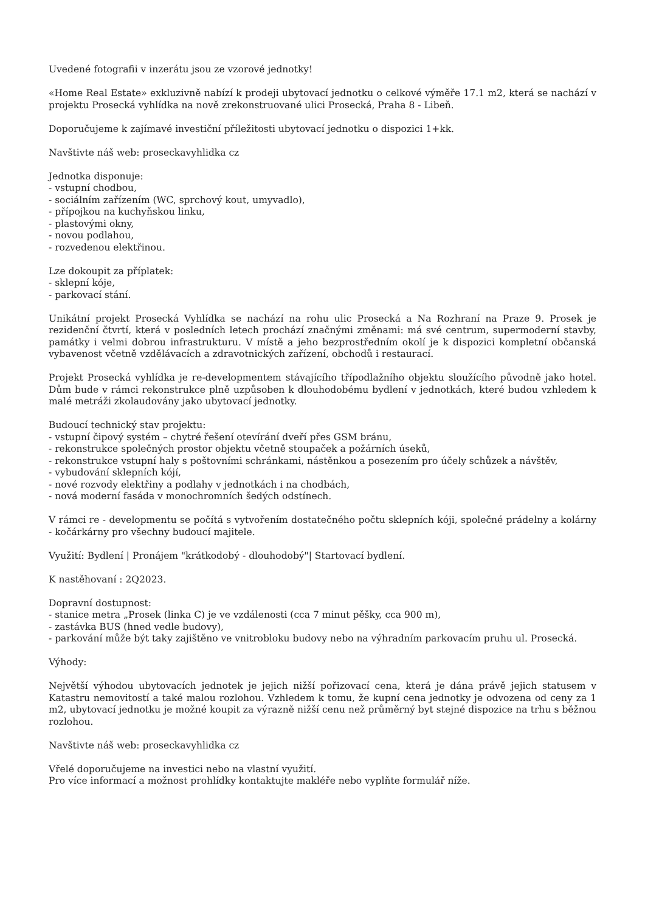Uvedené fotografii v inzerátu jsou ze vzorové jednotky!
«Home Real Estate» exkluzivně nabízí k prodeji ubytovací jednotku o celkové výměře 17.1 m2, která se nachází v projektu Prosecká vyhlídka na nově zrekonstruované ulici Prosecká, Praha 8 - Libeň.
Doporučujeme k zajímavé investiční příležitosti ubytovací jednotku o dispozici 1+kk.
Navštivte náš web: proseckavyhlidka cz
Jednotka disponuje:
- vstupní chodbou,
- sociálním zařízením (WC, sprchový kout, umyvadlo),
- přípojkou na kuchyňskou linku,
- plastovými okny,
- novou podlahou,
- rozvedenou elektřinou.
Lze dokoupit za příplatek:
- sklepní kóje,
- parkovací stání.
Unikátní projekt Prosecká Vyhlídka se nachází na rohu ulic Prosecká a Na Rozhraní na Praze 9. Prosek je rezidenční čtvrtí, která v posledních letech prochází značnými změnami: má své centrum, supermoderní stavby, památky i velmi dobrou infrastrukturu. V místě a jeho bezprostředním okolí je k dispozici kompletní občanská vybavenost včetně vzdělávacích a zdravotnických zařízení, obchodů i restaurací.
Projekt Prosecká vyhlídka je re-developmentem stávajícího třípodlažního objektu sloužícího původně jako hotel. Dům bude v rámci rekonstrukce plně uzpůsoben k dlouhodobému bydlení v jednotkách, které budou vzhledem k malé metráži zkolaudovány jako ubytovací jednotky.
Budoucí technický stav projektu:
- vstupní čipový systém – chytré řešení otevírání dveří přes GSM bránu,
- rekonstrukce společných prostor objektu včetně stoupaček a požárních úseků,
- rekonstrukce vstupní haly s poštovními schránkami, nástěnkou a posezením pro účely schůzek a návštěv,
- vybudování sklepních kójí,
- nové rozvody elektřiny a podlahy v jednotkách i na chodbách,
- nová moderní fasáda v monochromních šedých odstínech.
V rámci re - developmentu se počítá s vytvořením dostatečného počtu sklepních kóji, společné prádelny a kolárny - kočárkárny pro všechny budoucí majitele.
Využití: Bydlení | Pronájem "krátkodobý - dlouhodobý"| Startovací bydlení.
K nastěhovaní : 2Q2023.
Dopravní dostupnost:
- stanice metra „Prosek (linka C) je ve vzdálenosti (cca 7 minut pěšky, cca 900 m),
- zastávka BUS (hned vedle budovy),
- parkování může být taky zajištěno ve vnitrobloku budovy nebo na výhradním parkovacím pruhu ul. Prosecká.
Výhody:
Největší výhodou ubytovacích jednotek je jejich nižší pořizovací cena, která je dána právě jejich statusem v Katastru nemovitostí a také malou rozlohou. Vzhledem k tomu, že kupní cena jednotky je odvozena od ceny za 1 m2, ubytovací jednotku je možné koupit za výrazně nižší cenu než průměrný byt stejné dispozice na trhu s běžnou rozlohou.
Navštivte náš web: proseckavyhlidka cz
Vřelé doporučujeme na investici nebo na vlastní využití.
Pro více informací a možnost prohlídky kontaktujte makléře nebo vyplňte formulář níže.